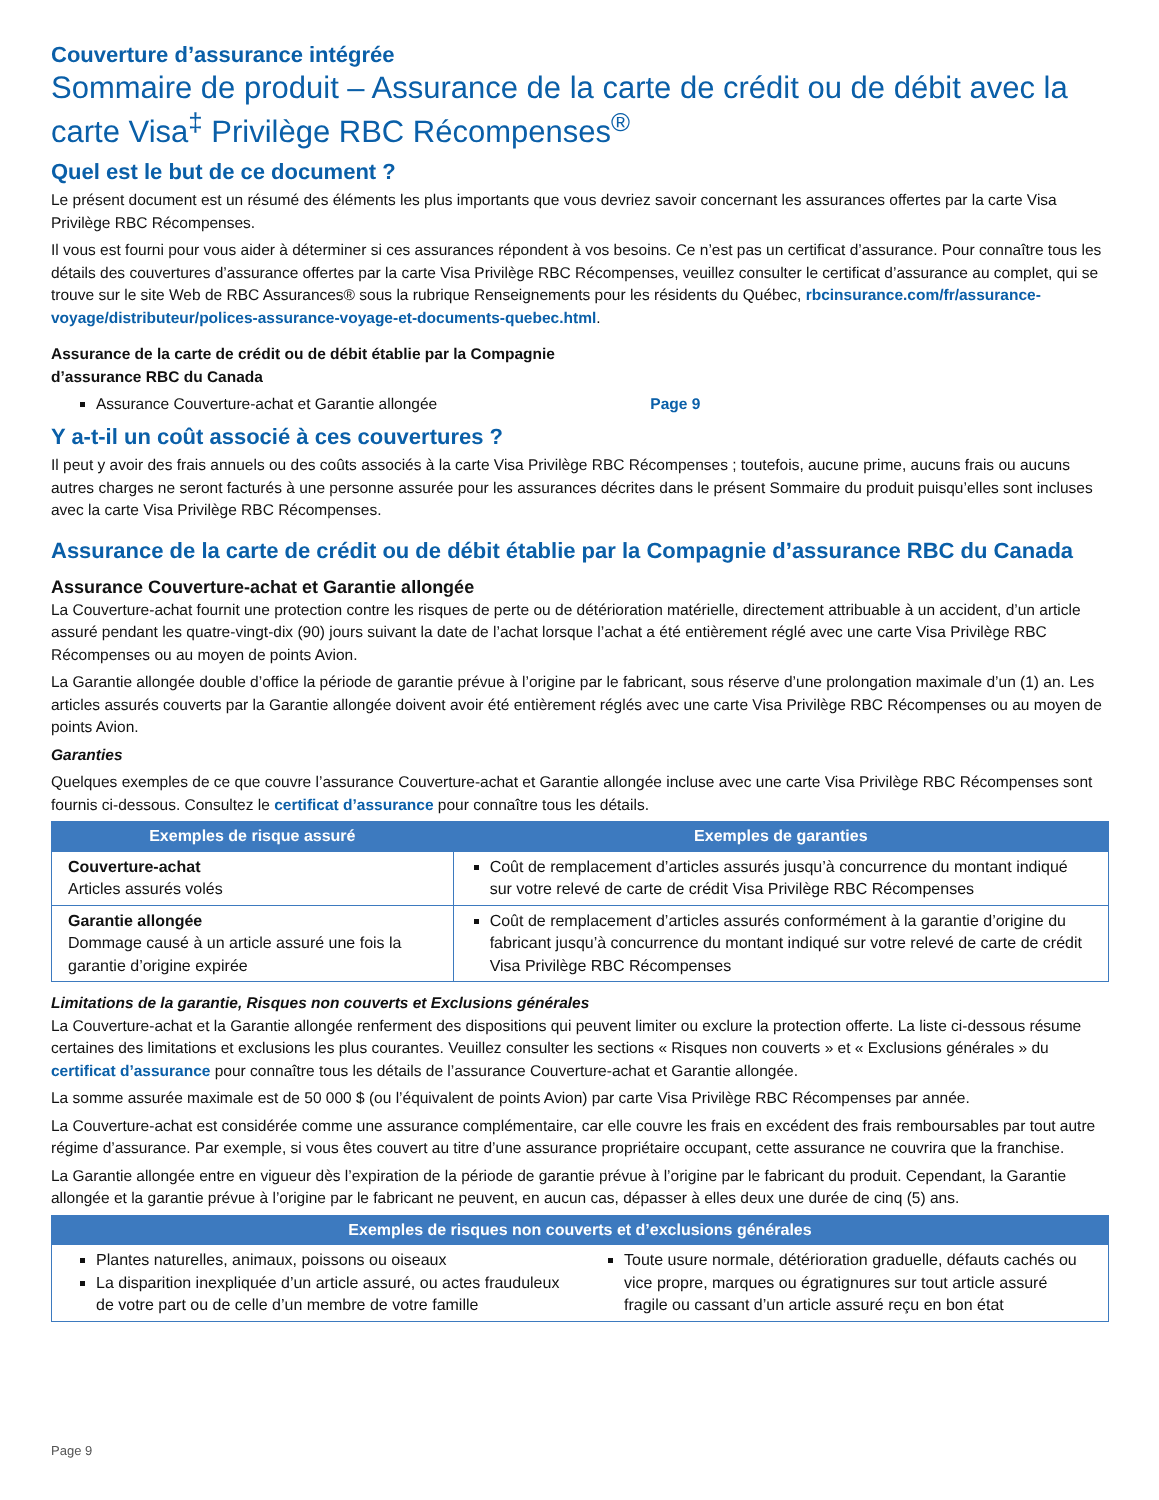Couverture d’assurance intégrée
Sommaire de produit – Assurance de la carte de crédit ou de débit avec la carte Visa<sup>‡</sup> Privilège RBC Récompenses<sup>®</sup>
Quel est le but de ce document ?
Le présent document est un résumé des éléments les plus importants que vous devriez savoir concernant les assurances offertes par la carte Visa Privilège RBC Récompenses.
Il vous est fourni pour vous aider à déterminer si ces assurances répondent à vos besoins. Ce n’est pas un certificat d’assurance. Pour connaître tous les détails des couvertures d’assurance offertes par la carte Visa Privilège RBC Récompenses, veuillez consulter le certificat d’assurance au complet, qui se trouve sur le site Web de RBC Assurances® sous la rubrique Renseignements pour les résidents du Québec, rbcinsurance.com/fr/assurance-voyage/distributeur/polices-assurance-voyage-et-documents-quebec.html.
Assurance de la carte de crédit ou de débit établie par la Compagnie
d’assurance RBC du Canada
Assurance Couverture-achat et Garantie allongée Page 9
Y a-t-il un coût associé à ces couvertures ?
Il peut y avoir des frais annuels ou des coûts associés à la carte Visa Privilège RBC Récompenses ; toutefois, aucune prime, aucuns frais ou aucuns autres charges ne seront facturés à une personne assurée pour les assurances décrites dans le présent Sommaire du produit puisqu’elles sont incluses avec la carte Visa Privilège RBC Récompenses.
Assurance de la carte de crédit ou de débit établie par la Compagnie d’assurance RBC du Canada
Assurance Couverture-achat et Garantie allongée
La Couverture-achat fournit une protection contre les risques de perte ou de détérioration matérielle, directement attribuable à un accident, d’un article assuré pendant les quatre-vingt-dix (90) jours suivant la date de l’achat lorsque l’achat a été entièrement réglé avec une carte Visa Privilège RBC Récompenses ou au moyen de points Avion.
La Garantie allongée double d’office la période de garantie prévue à l’origine par le fabricant, sous réserve d’une prolongation maximale d’un (1) an. Les articles assurés couverts par la Garantie allongée doivent avoir été entièrement réglés avec une carte Visa Privilège RBC Récompenses ou au moyen de points Avion.
Garanties
Quelques exemples de ce que couvre l’assurance Couverture-achat et Garantie allongée incluse avec une carte Visa Privilège RBC Récompenses sont fournis ci-dessous. Consultez le certificat d’assurance pour connaître tous les détails.
| Exemples de risque assuré | Exemples de garanties |
| --- | --- |
| Couverture-achat Articles assurés volés | Coût de remplacement d’articles assurés jusqu’à concurrence du montant indiqué sur votre relevé de carte de crédit Visa Privilège RBC Récompenses |
| Garantie allongée Dommage causé à un article assuré une fois la garantie d’origine expirée | Coût de remplacement d’articles assurés conformément à la garantie d’origine du fabricant jusqu’à concurrence du montant indiqué sur votre relevé de carte de crédit Visa Privilège RBC Récompenses |
Limitations de la garantie, Risques non couverts et Exclusions générales
La Couverture-achat et la Garantie allongée renferment des dispositions qui peuvent limiter ou exclure la protection offerte. La liste ci-dessous résume certaines des limitations et exclusions les plus courantes. Veuillez consulter les sections « Risques non couverts » et « Exclusions générales » du certificat d’assurance pour connaître tous les détails de l’assurance Couverture-achat et Garantie allongée.
La somme assurée maximale est de 50 000 $ (ou l’équivalent de points Avion) par carte Visa Privilège RBC Récompenses par année.
La Couverture-achat est considérée comme une assurance complémentaire, car elle couvre les frais en excédent des frais remboursables par tout autre régime d’assurance. Par exemple, si vous êtes couvert au titre d’une assurance propriétaire occupant, cette assurance ne couvrira que la franchise.
La Garantie allongée entre en vigueur dès l’expiration de la période de garantie prévue à l’origine par le fabricant du produit. Cependant, la Garantie allongée et la garantie prévue à l’origine par le fabricant ne peuvent, en aucun cas, dépasser à elles deux une durée de cinq (5) ans.
| Exemples de risques non couverts et d’exclusions générales | |
| --- | --- |
| Plantes naturelles, animaux, poissons ou oiseaux La disparition inexpliquée d’un article assuré, ou actes frauduleux de votre part ou de celle d’un membre de votre famille | Toute usure normale, détérioration graduelle, défauts cachés ou vice propre, marques ou égratignures sur tout article assuré fragile ou cassant d’un article assuré reçu en bon état |
Page 9